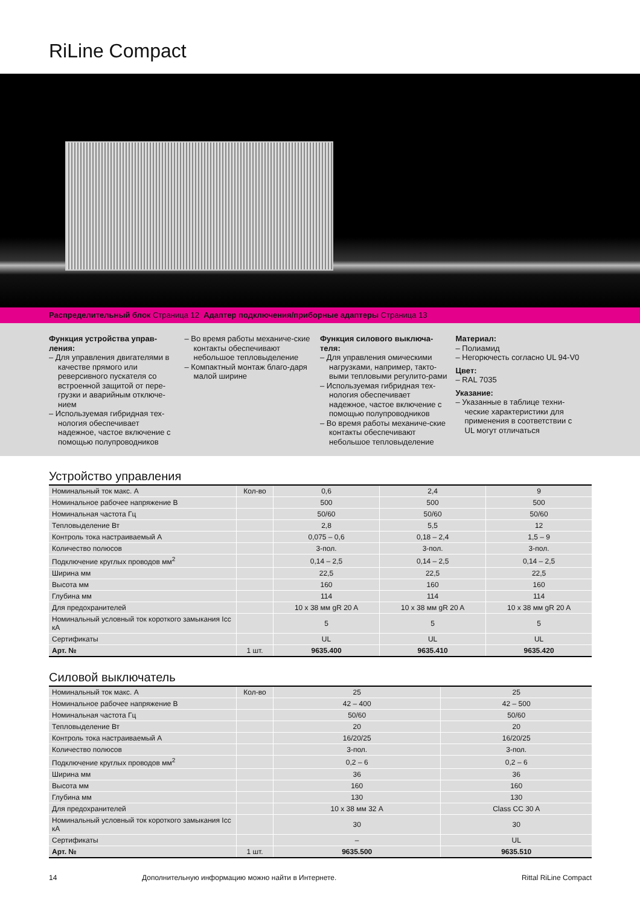RiLine Compact
Распределительный блок Страница 12 Адаптер подключения/приборные адаптеры Страница 13
Функция устройства управ-ления:
– Для управления двигателями в качестве прямого или реверсивного пускателя со встроенной защитой от пере-грузки и аварийным отключе-нием
– Используемая гибридная тех-нология обеспечивает надежное, частое включение с помощью полупроводников
– Во время работы механиче-ские контакты обеспечивают небольшое тепловыделение
– Компактный монтаж благо-даря малой ширине
Функция силового выключа-теля:
– Для управления омическими нагрузками, например, такто-выми тепловыми регулито-рами
– Используемая гибридная тех-нология обеспечивает надежное, частое включение с помощью полупроводников
– Во время работы механиче-ские контакты обеспечивают небольшое тепловыделение
Материал:
– Полиамид
– Негорючесть согласно UL 94-V0
Цвет:
– RAL 7035
Указание:
– Указанные в таблице техни-ческие характеристики для применения в соответствии с UL могут отличаться
Устройство управления
| Номинальный ток макс. A | Кол-во | 0,6 | 2,4 | 9 |
| Номинальное рабочее напряжение В | | 500 | 500 | 500 |
| Номинальная частота Гц | | 50/60 | 50/60 | 50/60 |
| Тепловыделение Вт | | 2,8 | 5,5 | 12 |
| Контроль тока настраиваемый A | | 0,075 – 0,6 | 0,18 – 2,4 | 1,5 – 9 |
| Количество полюсов | | 3-пол. | 3-пол. | 3-пол. |
| Подключение круглых проводов мм<sup>2</sup> | | 0,14 – 2,5 | 0,14 – 2,5 | 0,14 – 2,5 |
| Ширина мм | | 22,5 | 22,5 | 22,5 |
| Высота мм | | 160 | 160 | 160 |
| Глубина мм | | 114 | 114 | 114 |
| Для предохранителей | | 10 x 38 мм gR 20 A | 10 x 38 мм gR 20 A | 10 x 38 мм gR 20 A |
| Номинальный условный ток короткого замыкания Icc кА | | 5 | 5 | 5 |
| Сертификаты | | UL | UL | UL |
| Арт. № | 1 шт. | 9635.400 | 9635.410 | 9635.420 |
Силовой выключатель
| Номинальный ток макс. A | Кол-во | 25 | 25 |
| Номинальное рабочее напряжение В | | 42 – 400 | 42 – 500 |
| Номинальная частота Гц | | 50/60 | 50/60 |
| Тепловыделение Вт | | 20 | 20 |
| Контроль тока настраиваемый A | | 16/20/25 | 16/20/25 |
| Количество полюсов | | 3-пол. | 3-пол. |
| Подключение круглых проводов мм<sup>2</sup> | | 0,2 – 6 | 0,2 – 6 |
| Ширина мм | | 36 | 36 |
| Высота мм | | 160 | 160 |
| Глубина мм | | 130 | 130 |
| Для предохранителей | | 10 x 38 мм 32 A | Class CC 30 A |
| Номинальный условный ток короткого замыкания Icc кА | | 30 | 30 |
| Сертификаты | | – | UL |
| Арт. № | 1 шт. | 9635.500 | 9635.510 |
14 Дополнительную информацию можно найти в Интернете. Rittal RiLine Compact